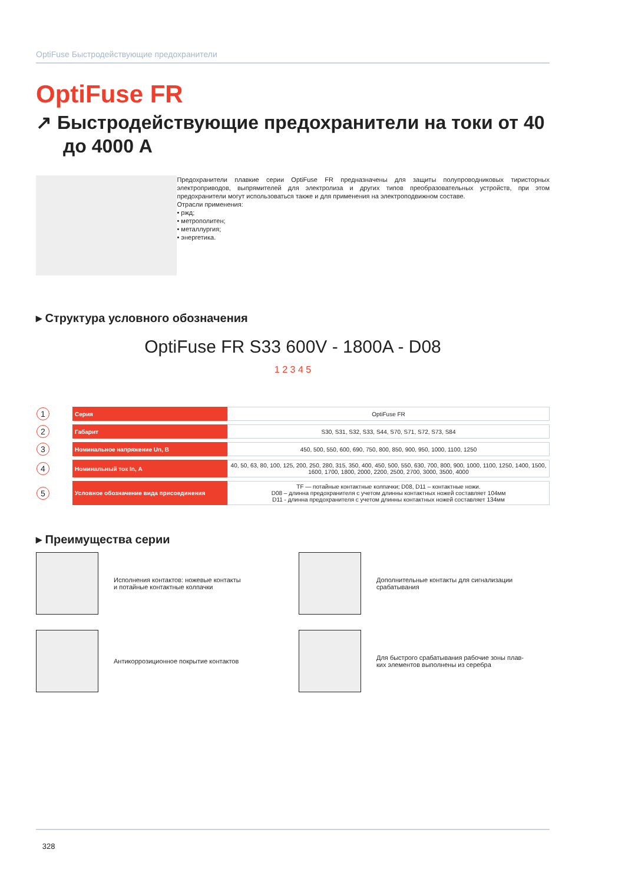OptiFuse Быстродействующие предохранители
OptiFuse FR
↗ Быстродействующие предохранители на токи от 40 до 4000 А
Предохранители плавкие серии OptiFuse FR предназначены для защиты полупроводниковых тиристорных электроприводов, выпрямителей для электролиза и других типов преобразовательных устройств, при этом предохранители могут использоваться также и для применения на электроподвижном составе.
Отрасли применения:
• ржд;
• метрополитен;
• металлургия;
• энергетика.
▸ Структура условного обозначения
OptiFuse FR S33 600V - 1800A - D08
1 2 3 4 5
| 1 | Серия | OptiFuse FR |
| 2 | Габарит | S30, S31, S32, S33, S44, S70, S71, S72, S73, S84 |
| 3 | Номинальное напряжение Un, В | 450, 500, 550, 600, 690, 750, 800, 850, 900, 950, 1000, 1100, 1250 |
| 4 | Номинальный ток In, А | 40, 50, 63, 80, 100, 125, 200, 250, 280, 315, 350, 400, 450, 500, 550, 630, 700, 800, 900, 1000, 1100, 1250, 1400, 1500, 1600, 1700, 1800, 2000, 2200, 2500, 2700, 3000, 3500, 4000 |
| 5 | Условное обозначение вида присоединения | TF — потайные контактные колпачки; D08, D11 – контактные ножи. D08 – длинна предохранителя с учетом длинны контактных ножей составляет 104мм D11 - длинна предохранителя с учетом длинны контактных ножей составляет 134мм |
▸ Преимущества серии
Исполнения контактов: ножевые контакты
и потайные контактные колпачки
Дополнительные контакты для сигнализации
срабатывания
Антикоррозиционное покрытие контактов
Для быстрого срабатывания рабочие зоны плав-
ких элементов выполнены из серебра
328